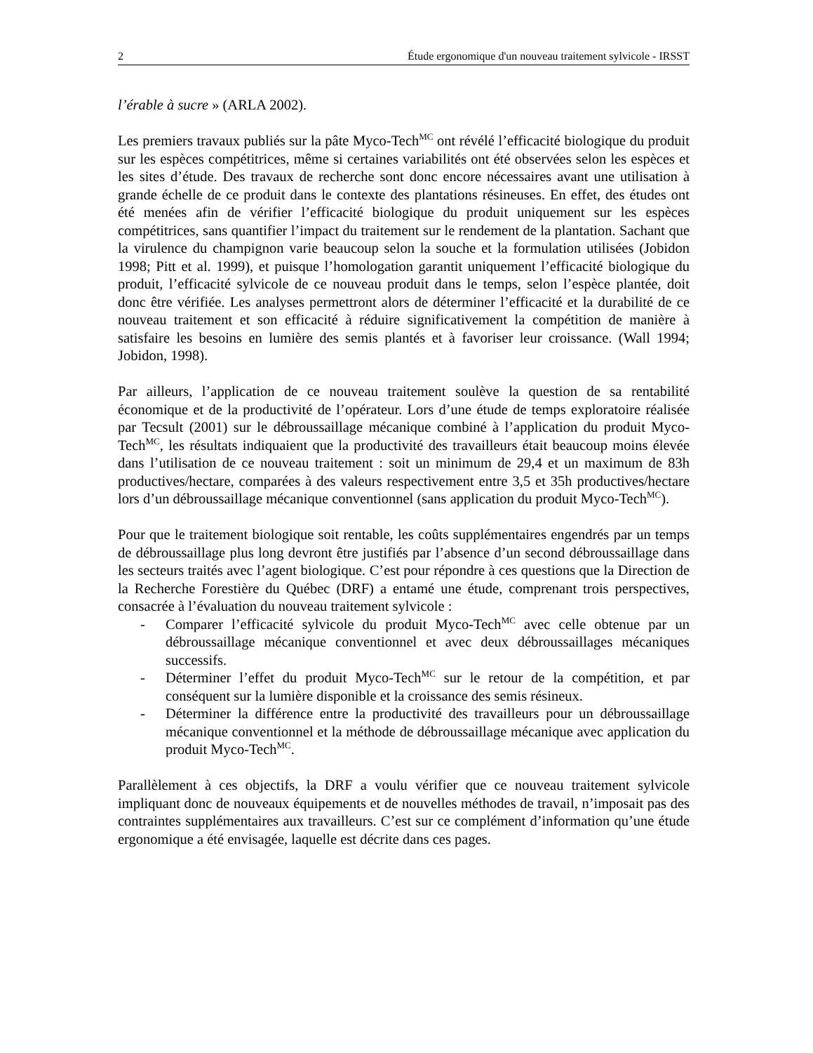2 Étude ergonomique d'un nouveau traitement sylvicole - IRSST
l’érable à sucre » (ARLA 2002).
Les premiers travaux publiés sur la pâte Myco-Tech<sup>MC</sup> ont révélé l’efficacité biologique du produit sur les espèces compétitrices, même si certaines variabilités ont été observées selon les espèces et les sites d’étude. Des travaux de recherche sont donc encore nécessaires avant une utilisation à grande échelle de ce produit dans le contexte des plantations résineuses. En effet, des études ont été menées afin de vérifier l’efficacité biologique du produit uniquement sur les espèces compétitrices, sans quantifier l’impact du traitement sur le rendement de la plantation. Sachant que la virulence du champignon varie beaucoup selon la souche et la formulation utilisées (Jobidon 1998; Pitt et al. 1999), et puisque l’homologation garantit uniquement l’efficacité biologique du produit, l’efficacité sylvicole de ce nouveau produit dans le temps, selon l’espèce plantée, doit donc être vérifiée. Les analyses permettront alors de déterminer l’efficacité et la durabilité de ce nouveau traitement et son efficacité à réduire significativement la compétition de manière à satisfaire les besoins en lumière des semis plantés et à favoriser leur croissance. (Wall 1994; Jobidon, 1998).
Par ailleurs, l’application de ce nouveau traitement soulève la question de sa rentabilité économique et de la productivité de l’opérateur. Lors d’une étude de temps exploratoire réalisée par Tecsult (2001) sur le débroussaillage mécanique combiné à l’application du produit Myco-Tech<sup>MC</sup>, les résultats indiquaient que la productivité des travailleurs était beaucoup moins élevée dans l’utilisation de ce nouveau traitement : soit un minimum de 29,4 et un maximum de 83h productives/hectare, comparées à des valeurs respectivement entre 3,5 et 35h productives/hectare lors d’un débroussaillage mécanique conventionnel (sans application du produit Myco-Tech<sup>MC</sup>).
Pour que le traitement biologique soit rentable, les coûts supplémentaires engendrés par un temps de débroussaillage plus long devront être justifiés par l’absence d’un second débroussaillage dans les secteurs traités avec l’agent biologique. C’est pour répondre à ces questions que la Direction de la Recherche Forestière du Québec (DRF) a entamé une étude, comprenant trois perspectives, consacrée à l’évaluation du nouveau traitement sylvicole :
- Comparer l’efficacité sylvicole du produit Myco-Tech<sup>MC</sup> avec celle obtenue par un débroussaillage mécanique conventionnel et avec deux débroussaillages mécaniques successifs.
- Déterminer l’effet du produit Myco-Tech<sup>MC</sup> sur le retour de la compétition, et par conséquent sur la lumière disponible et la croissance des semis résineux.
- Déterminer la différence entre la productivité des travailleurs pour un débroussaillage mécanique conventionnel et la méthode de débroussaillage mécanique avec application du produit Myco-Tech<sup>MC</sup>.
Parallèlement à ces objectifs, la DRF a voulu vérifier que ce nouveau traitement sylvicole impliquant donc de nouveaux équipements et de nouvelles méthodes de travail, n’imposait pas des contraintes supplémentaires aux travailleurs. C’est sur ce complément d’information qu’une étude ergonomique a été envisagée, laquelle est décrite dans ces pages.